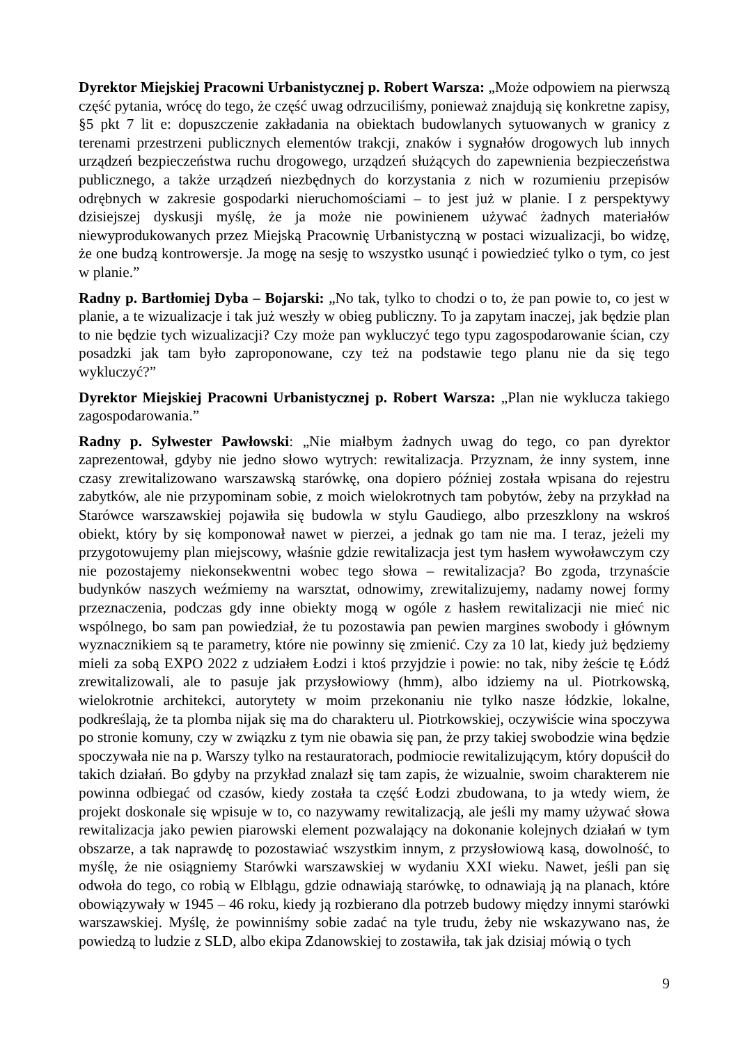Dyrektor Miejskiej Pracowni Urbanistycznej p. Robert Warsza: „Może odpowiem na pierwszą część pytania, wrócę do tego, że część uwag odrzuciliśmy, ponieważ znajdują się konkretne zapisy, §5 pkt 7 lit e: dopuszczenie zakładania na obiektach budowlanych sytuowanych w granicy z terenami przestrzeni publicznych elementów trakcji, znaków i sygnałów drogowych lub innych urządzeń bezpieczeństwa ruchu drogowego, urządzeń służących do zapewnienia bezpieczeństwa publicznego, a także urządzeń niezbędnych do korzystania z nich w rozumieniu przepisów odrębnych w zakresie gospodarki nieruchomościami – to jest już w planie. I z perspektywy dzisiejszej dyskusji myślę, że ja może nie powinienem używać żadnych materiałów niewyprodukowanych przez Miejską Pracownię Urbanistyczną w postaci wizualizacji, bo widzę, że one budzą kontrowersje. Ja mogę na sesję to wszystko usunąć i powiedzieć tylko o tym, co jest w planie.”
Radny p. Bartłomiej Dyba – Bojarski: „No tak, tylko to chodzi o to, że pan powie to, co jest w planie, a te wizualizacje i tak już weszły w obieg publiczny. To ja zapytam inaczej, jak będzie plan to nie będzie tych wizualizacji? Czy może pan wykluczyć tego typu zagospodarowanie ścian, czy posadzki jak tam było zaproponowane, czy też na podstawie tego planu nie da się tego wykluczyć?”
Dyrektor Miejskiej Pracowni Urbanistycznej p. Robert Warsza: „Plan nie wyklucza takiego zagospodarowania.”
Radny p. Sylwester Pawłowski: „Nie miałbym żadnych uwag do tego, co pan dyrektor zaprezentował, gdyby nie jedno słowo wytrych: rewitalizacja. Przyznam, że inny system, inne czasy zrewitalizowano warszawską starówkę, ona dopiero później została wpisana do rejestru zabytków, ale nie przypominam sobie, z moich wielokrotnych tam pobytów, żeby na przykład na Starówce warszawskiej pojawiła się budowla w stylu Gaudiego, albo przeszklony na wskroś obiekt, który by się komponował nawet w pierzei, a jednak go tam nie ma. I teraz, jeżeli my przygotowujemy plan miejscowy, właśnie gdzie rewitalizacja jest tym hasłem wywoławczym czy nie pozostajemy niekonsekwentni wobec tego słowa – rewitalizacja? Bo zgoda, trzynaście budynków naszych weźmiemy na warsztat, odnowimy, zrewitalizujemy, nadamy nowej formy przeznaczenia, podczas gdy inne obiekty mogą w ogóle z hasłem rewitalizacji nie mieć nic wspólnego, bo sam pan powiedział, że tu pozostawia pan pewien margines swobody i głównym wyznacznikiem są te parametry, które nie powinny się zmienić. Czy za 10 lat, kiedy już będziemy mieli za sobą EXPO 2022 z udziałem Łodzi i ktoś przyjdzie i powie: no tak, niby żeście tę Łódź zrewitalizowali, ale to pasuje jak przysłowiowy (hmm), albo idziemy na ul. Piotrkowską, wielokrotnie architekci, autorytety w moim przekonaniu nie tylko nasze łódzkie, lokalne, podkreślają, że ta plomba nijak się ma do charakteru ul. Piotrkowskiej, oczywiście wina spoczywa po stronie komuny, czy w związku z tym nie obawia się pan, że przy takiej swobodzie wina będzie spoczywała nie na p. Warszy tylko na restauratorach, podmiocie rewitalizującym, który dopuścił do takich działań. Bo gdyby na przykład znalazł się tam zapis, że wizualnie, swoim charakterem nie powinna odbiegać od czasów, kiedy została ta część Łodzi zbudowana, to ja wtedy wiem, że projekt doskonale się wpisuje w to, co nazywamy rewitalizacją, ale jeśli my mamy używać słowa rewitalizacja jako pewien piarowski element pozwalający na dokonanie kolejnych działań w tym obszarze, a tak naprawdę to pozostawiać wszystkim innym, z przysłowiową kasą, dowolność, to myślę, że nie osiągniemy Starówki warszawskiej w wydaniu XXI wieku. Nawet, jeśli pan się odwoła do tego, co robią w Elblągu, gdzie odnawiają starówkę, to odnawiają ją na planach, które obowiązywały w 1945 – 46 roku, kiedy ją rozbierano dla potrzeb budowy między innymi starówki warszawskiej. Myślę, że powinniśmy sobie zadać na tyle trudu, żeby nie wskazywano nas, że powiedzą to ludzie z SLD, albo ekipa Zdanowskiej to zostawiła, tak jak dzisiaj mówią o tych
9